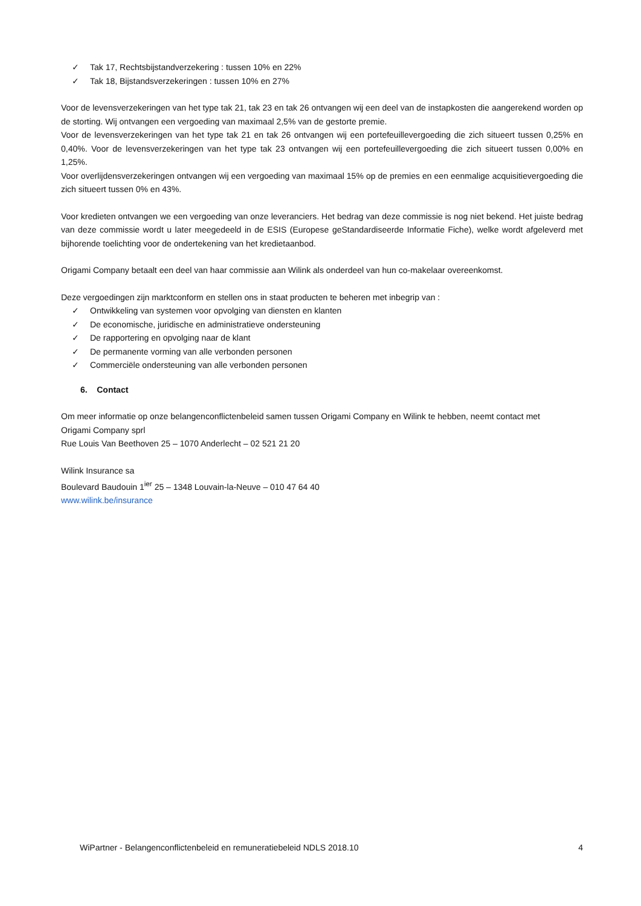✓ Tak 17, Rechtsbijstandverzekering : tussen 10% en 22%
✓ Tak 18, Bijstandsverzekeringen : tussen 10% en 27%
Voor de levensverzekeringen van het type tak 21, tak 23 en tak 26 ontvangen wij een deel van de instapkosten die aangerekend worden op de storting. Wij ontvangen een vergoeding van maximaal 2,5% van de gestorte premie.
Voor de levensverzekeringen van het type tak 21 en tak 26 ontvangen wij een portefeuillevergoeding die zich situeert tussen 0,25% en 0,40%. Voor de levensverzekeringen van het type tak 23 ontvangen wij een portefeuillevergoeding die zich situeert tussen 0,00% en 1,25%.
Voor overlijdensverzekeringen ontvangen wij een vergoeding van maximaal 15% op de premies en een eenmalige acquisitievergoeding die zich situeert tussen 0% en 43%.
Voor kredieten ontvangen we een vergoeding van onze leveranciers. Het bedrag van deze commissie is nog niet bekend. Het juiste bedrag van deze commissie wordt u later meegedeeld in de ESIS (Europese geStandardiseerde Informatie Fiche), welke wordt afgeleverd met bijhorende toelichting voor de ondertekening van het kredietaanbod.
Origami Company betaalt een deel van haar commissie aan Wilink als onderdeel van hun co-makelaar overeenkomst.
Deze vergoedingen zijn marktconform en stellen ons in staat producten te beheren met inbegrip van :
✓ Ontwikkeling van systemen voor opvolging van diensten en klanten
✓ De economische, juridische en administratieve ondersteuning
✓ De rapportering en opvolging naar de klant
✓ De permanente vorming van alle verbonden personen
✓ Commerciële ondersteuning van alle verbonden personen
6. Contact
Om meer informatie op onze belangenconflictenbeleid samen tussen Origami Company en Wilink te hebben, neemt contact met
Origami Company sprl
Rue Louis Van Beethoven 25 – 1070 Anderlecht – 02 521 21 20
Wilink Insurance sa
Boulevard Baudouin 1<sup>ier</sup> 25 – 1348 Louvain-la-Neuve – 010 47 64 40
www.wilink.be/insurance
WiPartner - Belangenconflictenbeleid en remuneratiebeleid NDLS 2018.10 4